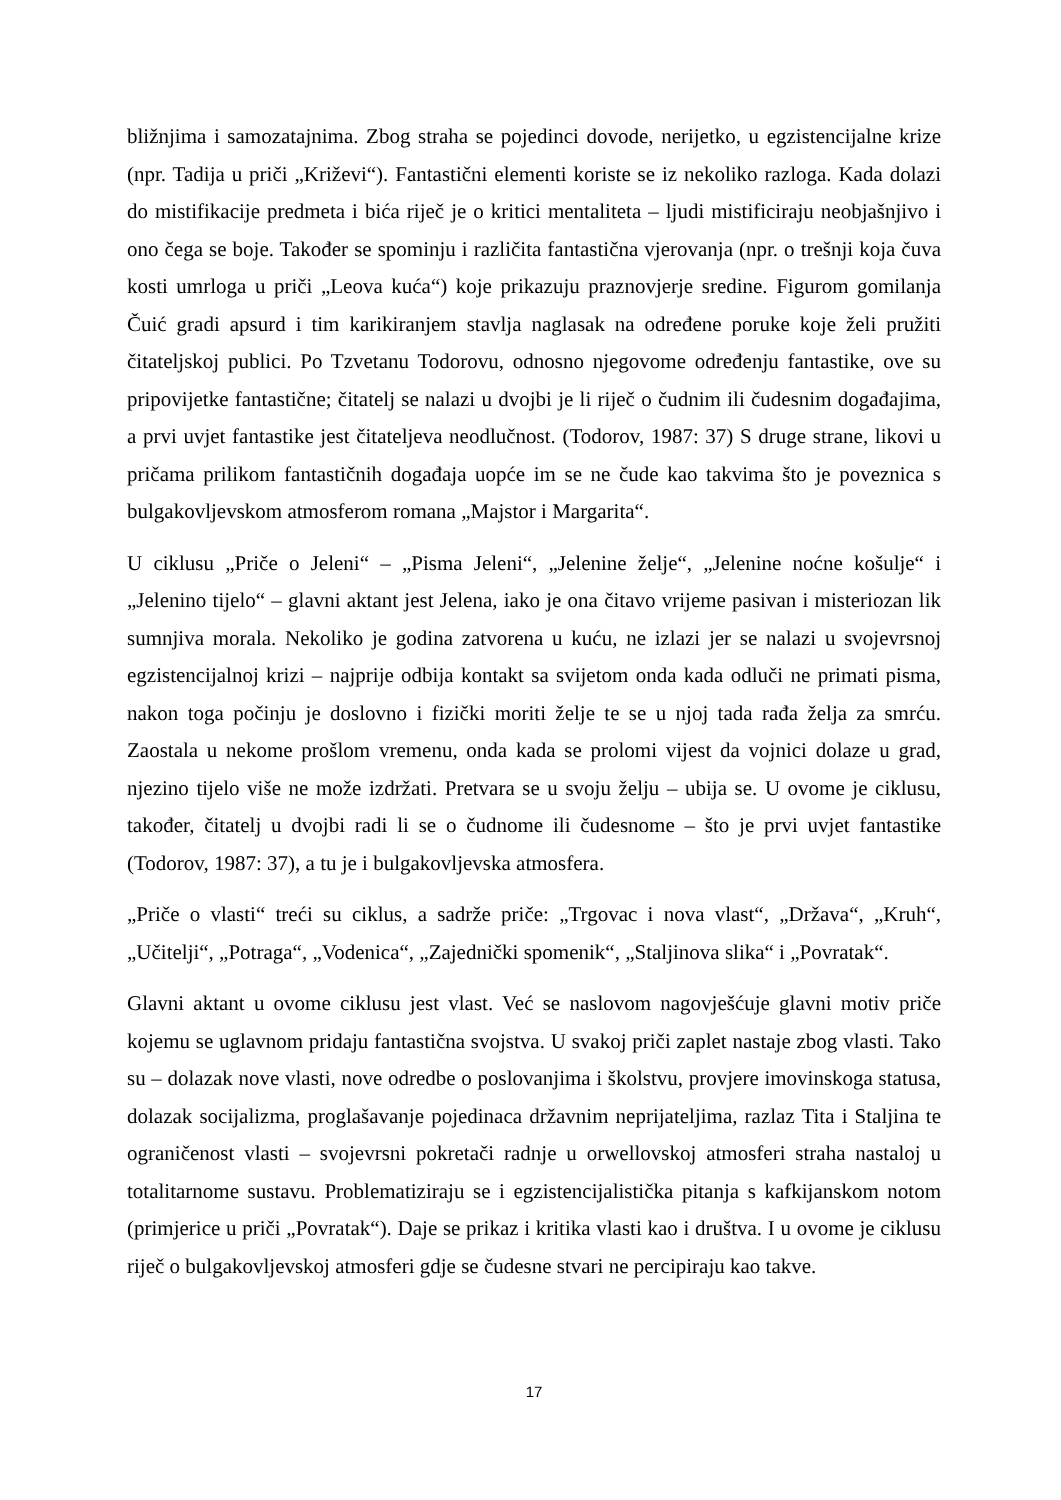bližnjima i samozatajnima. Zbog straha se pojedinci dovode, nerijetko, u egzistencijalne krize (npr. Tadija u priči „Križevi“). Fantastični elementi koriste se iz nekoliko razloga. Kada dolazi do mistifikacije predmeta i bića riječ je o kritici mentaliteta – ljudi mistificiraju neobjašnjivo i ono čega se boje. Također se spominju i različita fantastična vjerovanja (npr. o trešnji koja čuva kosti umrloga u priči „Leova kuća“) koje prikazuju praznovjerje sredine. Figurom gomilanja Čuić gradi apsurd i tim karikiranjem stavlja naglasak na određene poruke koje želi pružiti čitateljskoj publici. Po Tzvetanu Todorovu, odnosno njegovome određenju fantastike, ove su pripovijetke fantastične; čitatelj se nalazi u dvojbi je li riječ o čudnim ili čudesnim događajima, a prvi uvjet fantastike jest čitateljeva neodlučnost. (Todorov, 1987: 37) S druge strane, likovi u pričama prilikom fantastičnih događaja uopće im se ne čude kao takvima što je poveznica s bulgakovljevskom atmosferom romana „Majstor i Margarita“.
U ciklusu „Priče o Jeleni“ – „Pisma Jeleni“, „Jelenine želje“, „Jelenine noćne košulje“ i „Jelenino tijelo“ – glavni aktant jest Jelena, iako je ona čitavo vrijeme pasivan i misteriozan lik sumnjiva morala. Nekoliko je godina zatvorena u kuću, ne izlazi jer se nalazi u svojevrsnoj egzistencijalnoj krizi – najprije odbija kontakt sa svijetom onda kada odluči ne primati pisma, nakon toga počinju je doslovno i fizički moriti želje te se u njoj tada rađa želja za smrću. Zaostala u nekome prošlom vremenu, onda kada se prolomi vijest da vojnici dolaze u grad, njezino tijelo više ne može izdržati. Pretvara se u svoju želju – ubija se. U ovome je ciklusu, također, čitatelj u dvojbi radi li se o čudnome ili čudesnome – što je prvi uvjet fantastike (Todorov, 1987: 37), a tu je i bulgakovljevska atmosfera.
„Priče o vlasti“ treći su ciklus, a sadrže priče: „Trgovac i nova vlast“, „Država“, „Kruh“, „Učitelji“, „Potraga“, „Vodenica“, „Zajednički spomenik“, „Staljinova slika“ i „Povratak“.
Glavni aktant u ovome ciklusu jest vlast. Već se naslovom nagovješćuje glavni motiv priče kojemu se uglavnom pridaju fantastična svojstva. U svakoj priči zaplet nastaje zbog vlasti. Tako su – dolazak nove vlasti, nove odredbe o poslovanjima i školstvu, provjere imovinskoga statusa, dolazak socijalizma, proglašavanje pojedinaca državnim neprijateljima, razlaz Tita i Staljina te ograničenost vlasti – svojevrsni pokretači radnje u orwellovskoj atmosferi straha nastaloj u totalitarnome sustavu. Problematiziraju se i egzistencijalistička pitanja s kafkijanskom notom (primjerice u priči „Povratak“). Daje se prikaz i kritika vlasti kao i društva. I u ovome je ciklusu riječ o bulgakovljevskoj atmosferi gdje se čudesne stvari ne percipiraju kao takve.
17